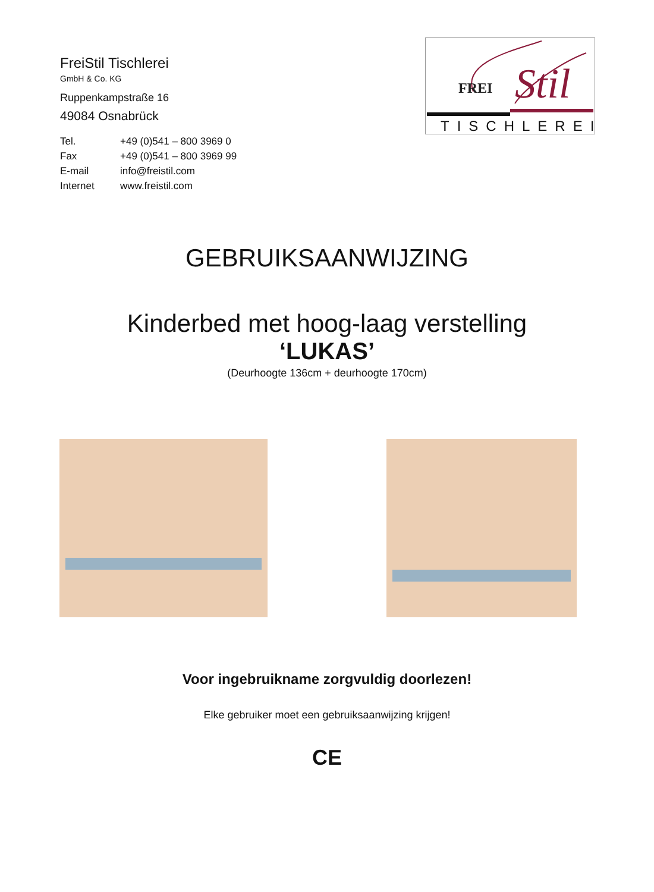FreiStil Tischlerei
GmbH & Co. KG
Ruppenkampstraße 16
49084 Osnabrück
Tel. +49 (0)541 – 800 3969 0
Fax +49 (0)541 – 800 3969 99
E-mail info@freistil.com
Internet www.freistil.com
FREI
Stil
TISCHLEREI
GEBRUIKSAANWIJZING
Kinderbed met hoog-laag verstelling
‘LUKAS’
(Deurhoogte 136cm + deurhoogte 170cm)
Voor ingebruikname zorgvuldig doorlezen!
Elke gebruiker moet een gebruiksaanwijzing krijgen!
CE